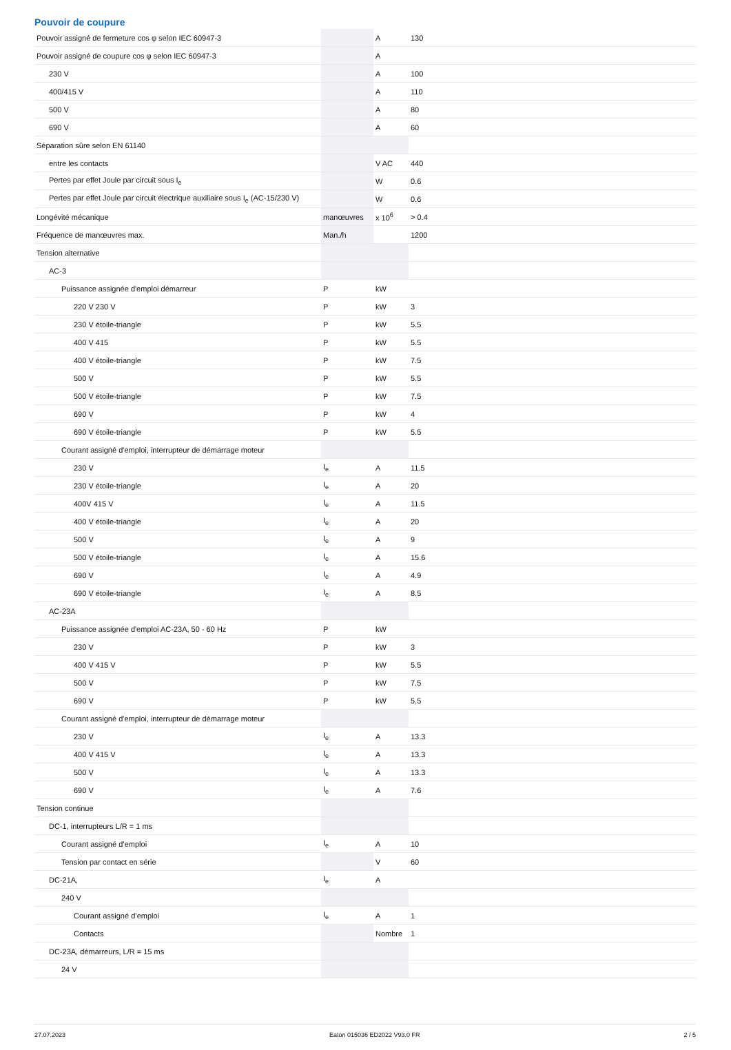Pouvoir de coupure
| Pouvoir assigné de fermeture cos φ selon IEC 60947-3 | | A | 130 |
| Pouvoir assigné de coupure cos φ selon IEC 60947-3 | | A | |
| 230 V | | A | 100 |
| 400/415 V | | A | 110 |
| 500 V | | A | 80 |
| 690 V | | A | 60 |
| Séparation sûre selon EN 61140 | | | |
| entre les contacts | | V AC | 440 |
| Pertes par effet Joule par circuit sous I<sub>e</sub> | | W | 0.6 |
| Pertes par effet Joule par circuit électrique auxiliaire sous I<sub>e</sub> (AC-15/230 V) | | W | 0.6 |
| Longévité mécanique | manœuvres | x 10<sup>6</sup> | > 0.4 |
| Fréquence de manœuvres max. | Man./h | | 1200 |
| Tension alternative | | | |
| AC-3 | | | |
| Puissance assignée d'emploi démarreur | P | kW | |
| 220 V 230 V | P | kW | 3 |
| 230 V étoile-triangle | P | kW | 5.5 |
| 400 V 415 | P | kW | 5.5 |
| 400 V étoile-triangle | P | kW | 7.5 |
| 500 V | P | kW | 5.5 |
| 500 V étoile-triangle | P | kW | 7.5 |
| 690 V | P | kW | 4 |
| 690 V étoile-triangle | P | kW | 5.5 |
| Courant assigné d'emploi, interrupteur de démarrage moteur | | | |
| 230 V | I<sub>e</sub> | A | 11.5 |
| 230 V étoile-triangle | I<sub>e</sub> | A | 20 |
| 400V 415 V | I<sub>e</sub> | A | 11.5 |
| 400 V étoile-triangle | I<sub>e</sub> | A | 20 |
| 500 V | I<sub>e</sub> | A | 9 |
| 500 V étoile-triangle | I<sub>e</sub> | A | 15.6 |
| 690 V | I<sub>e</sub> | A | 4.9 |
| 690 V étoile-triangle | I<sub>e</sub> | A | 8.5 |
| AC-23A | | | |
| Puissance assignée d'emploi AC-23A, 50 - 60 Hz | P | kW | |
| 230 V | P | kW | 3 |
| 400 V 415 V | P | kW | 5.5 |
| 500 V | P | kW | 7.5 |
| 690 V | P | kW | 5.5 |
| Courant assigné d'emploi, interrupteur de démarrage moteur | | | |
| 230 V | I<sub>e</sub> | A | 13.3 |
| 400 V 415 V | I<sub>e</sub> | A | 13.3 |
| 500 V | I<sub>e</sub> | A | 13.3 |
| 690 V | I<sub>e</sub> | A | 7.6 |
| Tension continue | | | |
| DC-1, interrupteurs L/R = 1 ms | | | |
| Courant assigné d’emploi | I<sub>e</sub> | A | 10 |
| Tension par contact en série | | V | 60 |
| DC-21A, | I<sub>e</sub> | A | |
| 240 V | | | |
| Courant assigné d’emploi | I<sub>e</sub> | A | 1 |
| Contacts | | Nombre | 1 |
| DC-23A, démarreurs, L/R = 15 ms | | | |
| 24 V | | | |
27.07.2023 Eaton 015036 ED2022 V93.0 FR 2 / 5